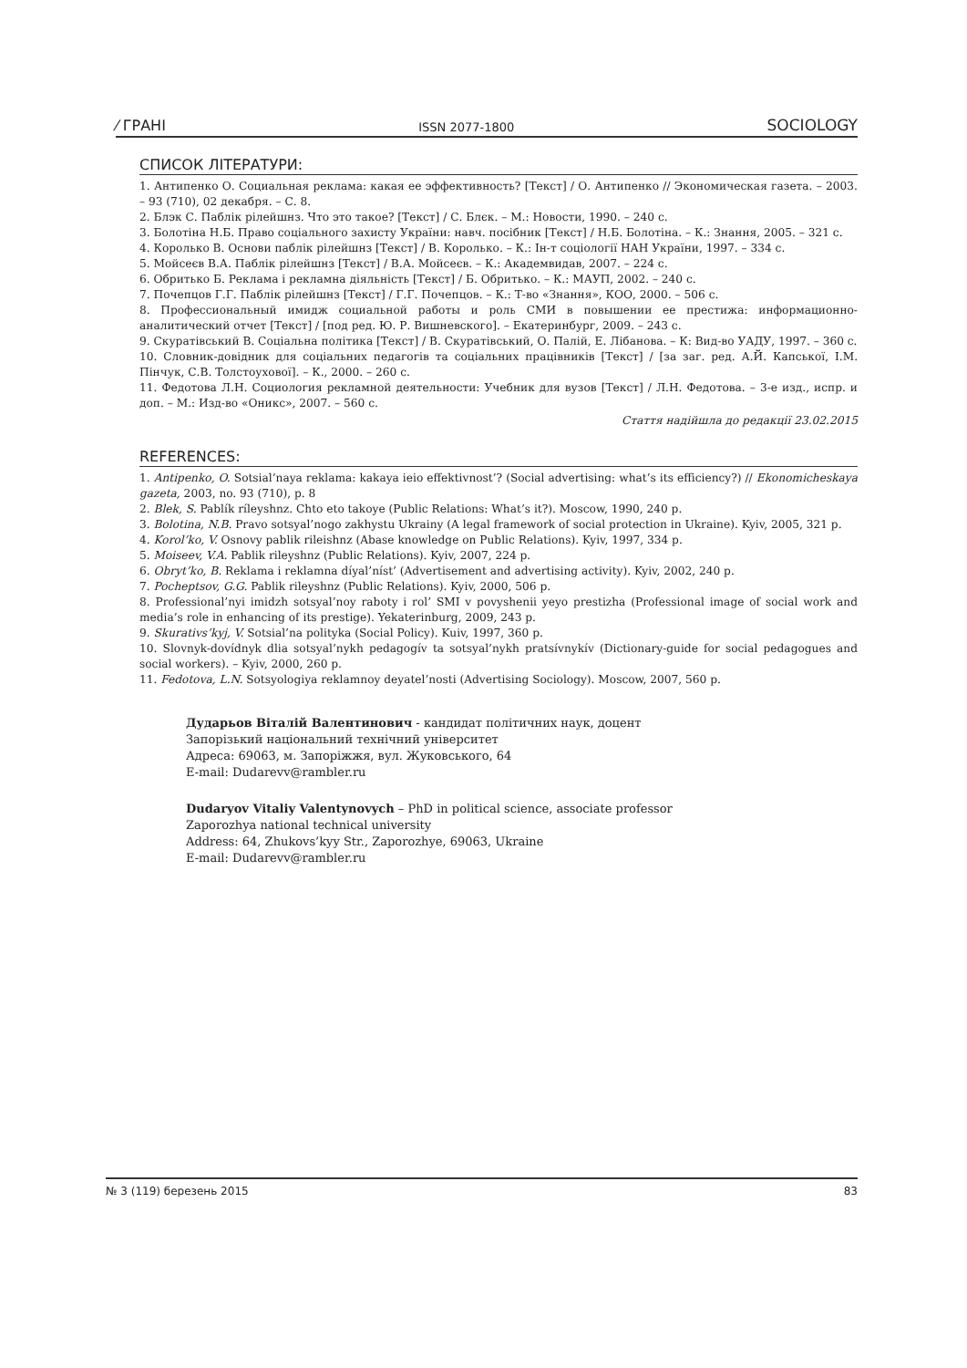⁄ ГРАНІ ISSN 2077-1800 SOCIOLOGY
СПИСОК ЛІТЕРАТУРИ:
1. Антипенко О. Социальная реклама: какая ее эффективность? [Текст] / О. Антипенко // Экономическая газета. – 2003. – 93 (710), 02 декабря. – С. 8.
2. Блэк С. Паблік рілейшнз. Что это такое? [Текст] / С. Блєк. – М.: Новости, 1990. – 240 с.
3. Болотіна Н.Б. Право соціального захисту України: навч. посібник [Текст] / Н.Б. Болотіна. – К.: Знання, 2005. – 321 с.
4. Королько В. Основи паблік рілейшнз [Текст] / В. Королько. – К.: Ін-т соціології НАН України, 1997. – 334 с.
5. Мойсеєв В.А. Паблік рілейшнз [Текст] / В.А. Мойсеєв. – К.: Академвидав, 2007. – 224 с.
6. Обритько Б. Реклама і рекламна діяльність [Текст] / Б. Обритько. – К.: МАУП, 2002. – 240 с.
7. Почепцов Г.Г. Паблік рілейшнз [Текст] / Г.Г. Почепцов. – К.: Т-во «Знання», КОО, 2000. – 506 с.
8. Профессиональный имидж социальной работы и роль СМИ в повышении ее престижа: информационно-аналитический отчет [Текст] / [под ред. Ю. Р. Вишневского]. – Екатеринбург, 2009. – 243 с.
9. Скуратівський В. Соціальна політика [Текст] / В. Скуратівський, О. Палій, Е. Лібанова. – К: Вид-во УАДУ, 1997. – 360 с.
10. Словник-довідник для соціальних педагогів та соціальних працівників [Текст] / [за заг. ред. А.Й. Капської, І.М. Пінчук, С.В. Толстоухової]. – К., 2000. – 260 с.
11. Федотова Л.Н. Социология рекламной деятельности: Учебник для вузов [Текст] / Л.Н. Федотова. – 3-е изд., испр. и доп. – М.: Изд-во «Оникс», 2007. – 560 с.
Стаття надійшла до редакції 23.02.2015
REFERENCES:
1. Antipenko, O. Sotsial’naya reklama: kakaya ieio effektivnost’? (Social advertising: what’s its efficiency?) // Ekonomicheskaya gazeta, 2003, no. 93 (710), p. 8
2. Blek, S. Pablík ríleyshnz. Chto eto takoye (Public Relations: What’s it?). Moscow, 1990, 240 p.
3. Bolotina, N.B. Pravo sotsyal’nogo zakhystu Ukrainy (A legal framework of social protection in Ukraine). Kyiv, 2005, 321 p.
4. Korol’ko, V. Osnovy pablik rileishnz (Abase knowledge on Public Relations). Kyiv, 1997, 334 p.
5. Moiseev, V.A. Pablik rileyshnz (Public Relations). Kyiv, 2007, 224 p.
6. Obryt’ko, B. Reklama i reklamna díyal’níst’ (Advertisement and advertising activity). Kyiv, 2002, 240 p.
7. Pocheptsov, G.G. Pablik rileyshnz (Public Relations). Kyiv, 2000, 506 p.
8. Professional’nyi imidzh sotsyal’noy raboty i rol’ SMI v povyshenii yeyo prestizha (Professional image of social work and media’s role in enhancing of its prestige). Yekaterinburg, 2009, 243 p.
9. Skurativs’kyj, V. Sotsial’na polityka (Social Policy). Kuiv, 1997, 360 p.
10. Slovnyk-dovídnyk dlia sotsyal’nykh pedagogív ta sotsyal’nykh pratsívnykív (Dictionary-guide for social pedagogues and social workers). – Kyiv, 2000, 260 p.
11. Fedotova, L.N. Sotsyologiya reklamnoy deyatel’nosti (Advertising Sociology). Moscow, 2007, 560 p.
Дударьов Віталій Валентинович - кандидат політичних наук, доцент
Запорізький національний технічний університет
Адреса: 69063, м. Запоріжжя, вул. Жуковського, 64
E-mail: Dudarevv@rambler.ru
Dudaryov Vitaliy Valentynovych – PhD in political science, associate professor
Zaporozhya national technical university
Address: 64, Zhukovs’kyy Str., Zaporozhye, 69063, Ukraine
E-mail: Dudarevv@rambler.ru
№ 3 (119) березень 2015 83